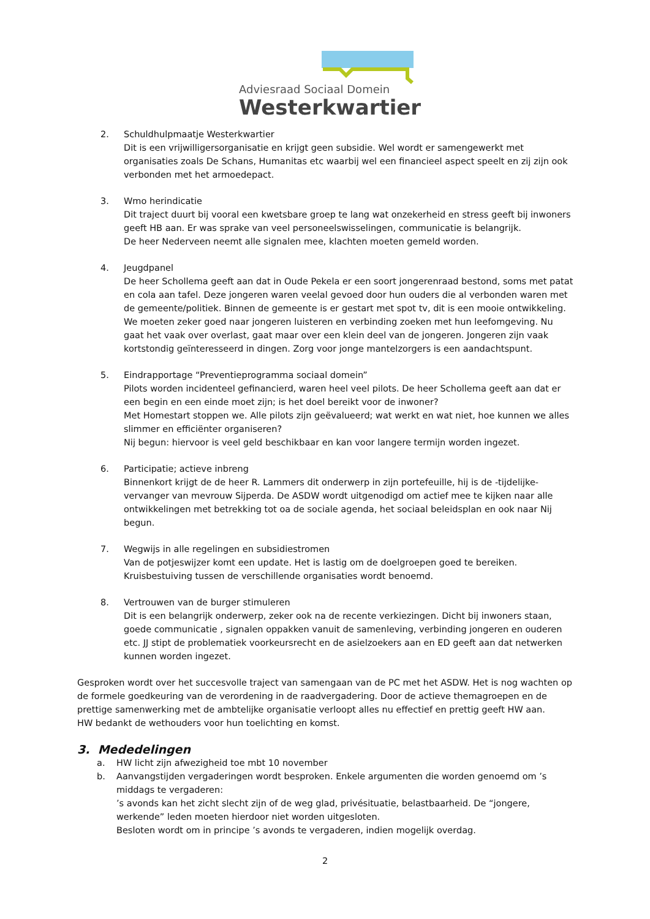Adviesraad Sociaal Domein
Westerkwartier
2. Schuldhulpmaatje Westerkwartier
Dit is een vrijwilligersorganisatie en krijgt geen subsidie. Wel wordt er samengewerkt met organisaties zoals De Schans, Humanitas etc waarbij wel een financieel aspect speelt en zij zijn ook verbonden met het armoedepact.
3. Wmo herindicatie
Dit traject duurt bij vooral een kwetsbare groep te lang wat onzekerheid en stress geeft bij inwoners geeft HB aan. Er was sprake van veel personeelswisselingen, communicatie is belangrijk.
De heer Nederveen neemt alle signalen mee, klachten moeten gemeld worden.
4. Jeugdpanel
De heer Schollema geeft aan dat in Oude Pekela er een soort jongerenraad bestond, soms met patat en cola aan tafel. Deze jongeren waren veelal gevoed door hun ouders die al verbonden waren met de gemeente/politiek. Binnen de gemeente is er gestart met spot tv, dit is een mooie ontwikkeling. We moeten zeker goed naar jongeren luisteren en verbinding zoeken met hun leefomgeving. Nu gaat het vaak over overlast, gaat maar over een klein deel van de jongeren. Jongeren zijn vaak kortstondig geïnteresseerd in dingen. Zorg voor jonge mantelzorgers is een aandachtspunt.
5. Eindrapportage “Preventieprogramma sociaal domein”
Pilots worden incidenteel gefinancierd, waren heel veel pilots. De heer Schollema geeft aan dat er een begin en een einde moet zijn; is het doel bereikt voor de inwoner?
Met Homestart stoppen we. Alle pilots zijn geëvalueerd; wat werkt en wat niet, hoe kunnen we alles slimmer en efficiënter organiseren?
Nij begun: hiervoor is veel geld beschikbaar en kan voor langere termijn worden ingezet.
6. Participatie; actieve inbreng
Binnenkort krijgt de de heer R. Lammers dit onderwerp in zijn portefeuille, hij is de -tijdelijke- vervanger van mevrouw Sijperda. De ASDW wordt uitgenodigd om actief mee te kijken naar alle ontwikkelingen met betrekking tot oa de sociale agenda, het sociaal beleidsplan en ook naar Nij begun.
7. Wegwijs in alle regelingen en subsidiestromen
Van de potjeswijzer komt een update. Het is lastig om de doelgroepen goed te bereiken.
Kruisbestuiving tussen de verschillende organisaties wordt benoemd.
8. Vertrouwen van de burger stimuleren
Dit is een belangrijk onderwerp, zeker ook na de recente verkiezingen. Dicht bij inwoners staan, goede communicatie , signalen oppakken vanuit de samenleving, verbinding jongeren en ouderen etc. JJ stipt de problematiek voorkeursrecht en de asielzoekers aan en ED geeft aan dat netwerken kunnen worden ingezet.
Gesproken wordt over het succesvolle traject van samengaan van de PC met het ASDW. Het is nog wachten op de formele goedkeuring van de verordening in de raadvergadering. Door de actieve themagroepen en de prettige samenwerking met de ambtelijke organisatie verloopt alles nu effectief en prettig geeft HW aan.
HW bedankt de wethouders voor hun toelichting en komst.
3. Mededelingen
a. HW licht zijn afwezigheid toe mbt 10 november
b. Aanvangstijden vergaderingen wordt besproken. Enkele argumenten die worden genoemd om ’s middags te vergaderen:
’s avonds kan het zicht slecht zijn of de weg glad, privésituatie, belastbaarheid. De “jongere, werkende” leden moeten hierdoor niet worden uitgesloten.
Besloten wordt om in principe ’s avonds te vergaderen, indien mogelijk overdag.
2